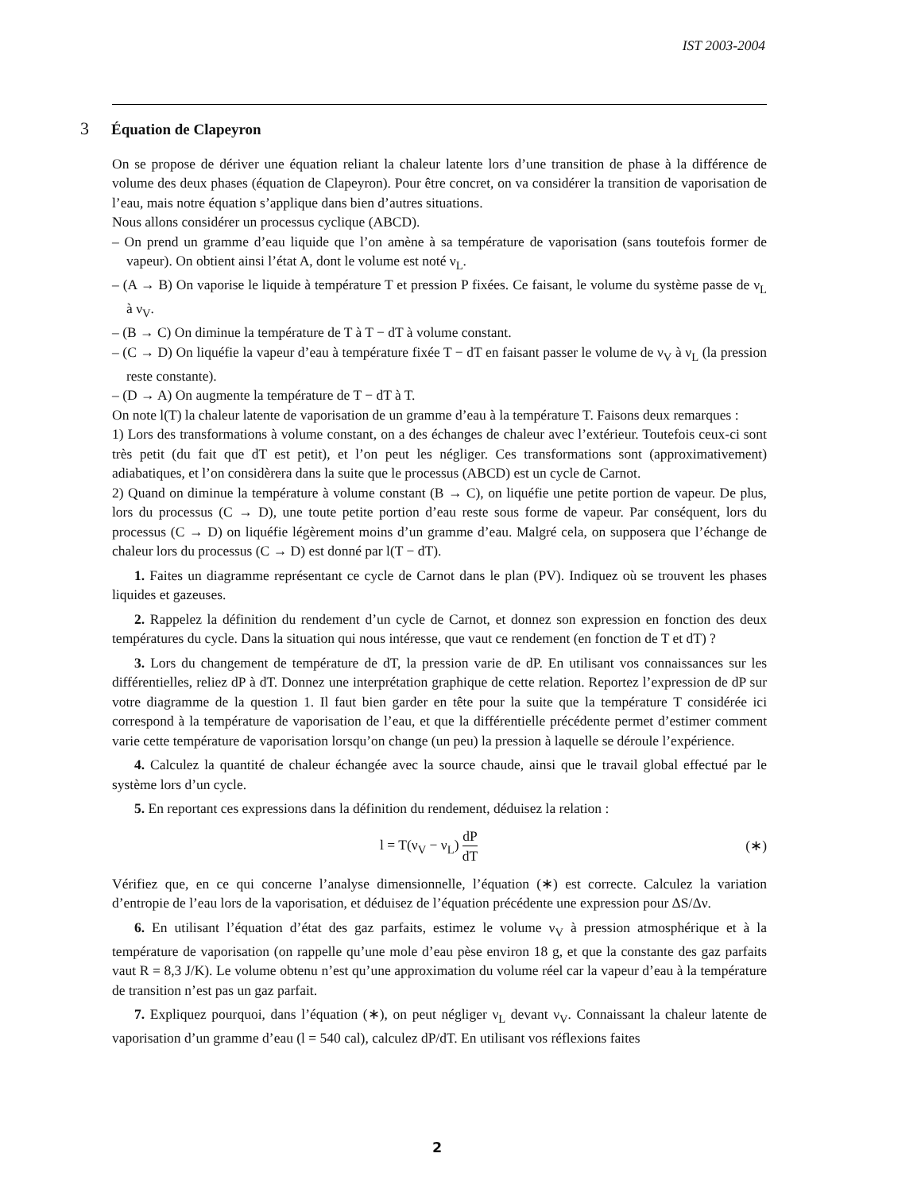IST 2003-2004
3 Équation de Clapeyron
On se propose de dériver une équation reliant la chaleur latente lors d’une transition de phase à la différence de volume des deux phases (équation de Clapeyron). Pour être concret, on va considérer la transition de vaporisation de l’eau, mais notre équation s’applique dans bien d’autres situations.
Nous allons considérer un processus cyclique (ABCD).
– On prend un gramme d’eau liquide que l’on amène à sa température de vaporisation (sans toutefois former de vapeur). On obtient ainsi l’état A, dont le volume est noté ν<sub>L</sub>.
– (A → B) On vaporise le liquide à température T et pression P fixées. Ce faisant, le volume du système passe de ν<sub>L</sub> à ν<sub>V</sub>.
– (B → C) On diminue la température de T à T − dT à volume constant.
– (C → D) On liquéfie la vapeur d’eau à température fixée T − dT en faisant passer le volume de ν<sub>V</sub> à ν<sub>L</sub> (la pression reste constante).
– (D → A) On augmente la température de T − dT à T.
On note l(T) la chaleur latente de vaporisation de un gramme d’eau à la température T. Faisons deux remarques :
1) Lors des transformations à volume constant, on a des échanges de chaleur avec l’extérieur. Toutefois ceux-ci sont très petit (du fait que dT est petit), et l’on peut les négliger. Ces transformations sont (approximativement) adiabatiques, et l’on considèrera dans la suite que le processus (ABCD) est un cycle de Carnot.
2) Quand on diminue la température à volume constant (B → C), on liquéfie une petite portion de vapeur. De plus, lors du processus (C → D), une toute petite portion d’eau reste sous forme de vapeur. Par conséquent, lors du processus (C → D) on liquéfie légèrement moins d’un gramme d’eau. Malgré cela, on supposera que l’échange de chaleur lors du processus (C → D) est donné par l(T − dT).
1. Faites un diagramme représentant ce cycle de Carnot dans le plan (PV). Indiquez où se trouvent les phases liquides et gazeuses.
2. Rappelez la définition du rendement d’un cycle de Carnot, et donnez son expression en fonction des deux températures du cycle. Dans la situation qui nous intéresse, que vaut ce rendement (en fonction de T et dT) ?
3. Lors du changement de température de dT, la pression varie de dP. En utilisant vos connaissances sur les différentielles, reliez dP à dT. Donnez une interprétation graphique de cette relation. Reportez l’expression de dP sur votre diagramme de la question 1. Il faut bien garder en tête pour la suite que la température T considérée ici correspond à la température de vaporisation de l’eau, et que la différentielle précédente permet d’estimer comment varie cette température de vaporisation lorsqu’on change (un peu) la pression à laquelle se déroule l’expérience.
4. Calculez la quantité de chaleur échangée avec la source chaude, ainsi que le travail global effectué par le système lors d’un cycle.
5. En reportant ces expressions dans la définition du rendement, déduisez la relation :
l = T(ν<sub>V</sub> − ν<sub>L</sub>) dP dT (∗)
Vérifiez que, en ce qui concerne l’analyse dimensionnelle, l’équation (∗) est correcte. Calculez la variation d’entropie de l’eau lors de la vaporisation, et déduisez de l’équation précédente une expression pour ΔS/Δν.
6. En utilisant l’équation d’état des gaz parfaits, estimez le volume ν<sub>V</sub> à pression atmosphérique et à la température de vaporisation (on rappelle qu’une mole d’eau pèse environ 18 g, et que la constante des gaz parfaits vaut R = 8,3 J/K). Le volume obtenu n’est qu’une approximation du volume réel car la vapeur d’eau à la température de transition n’est pas un gaz parfait.
7. Expliquez pourquoi, dans l’équation (∗), on peut négliger ν<sub>L</sub> devant ν<sub>V</sub>. Connaissant la chaleur latente de vaporisation d’un gramme d’eau (l = 540 cal), calculez dP/dT. En utilisant vos réflexions faites
2